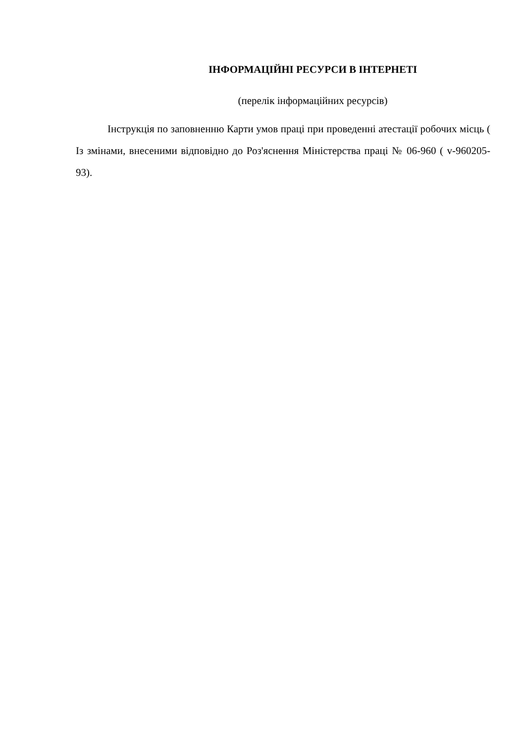ІНФОРМАЦІЙНІ РЕСУРСИ В ІНТЕРНЕТІ
(перелік інформаційних ресурсів)
Інструкція по заповненню Карти умов праці при проведенні атестації робочих місць ( Із змінами, внесеними відповідно до Роз'яснення Міністерства праці № 06-960 ( v-960205-93).